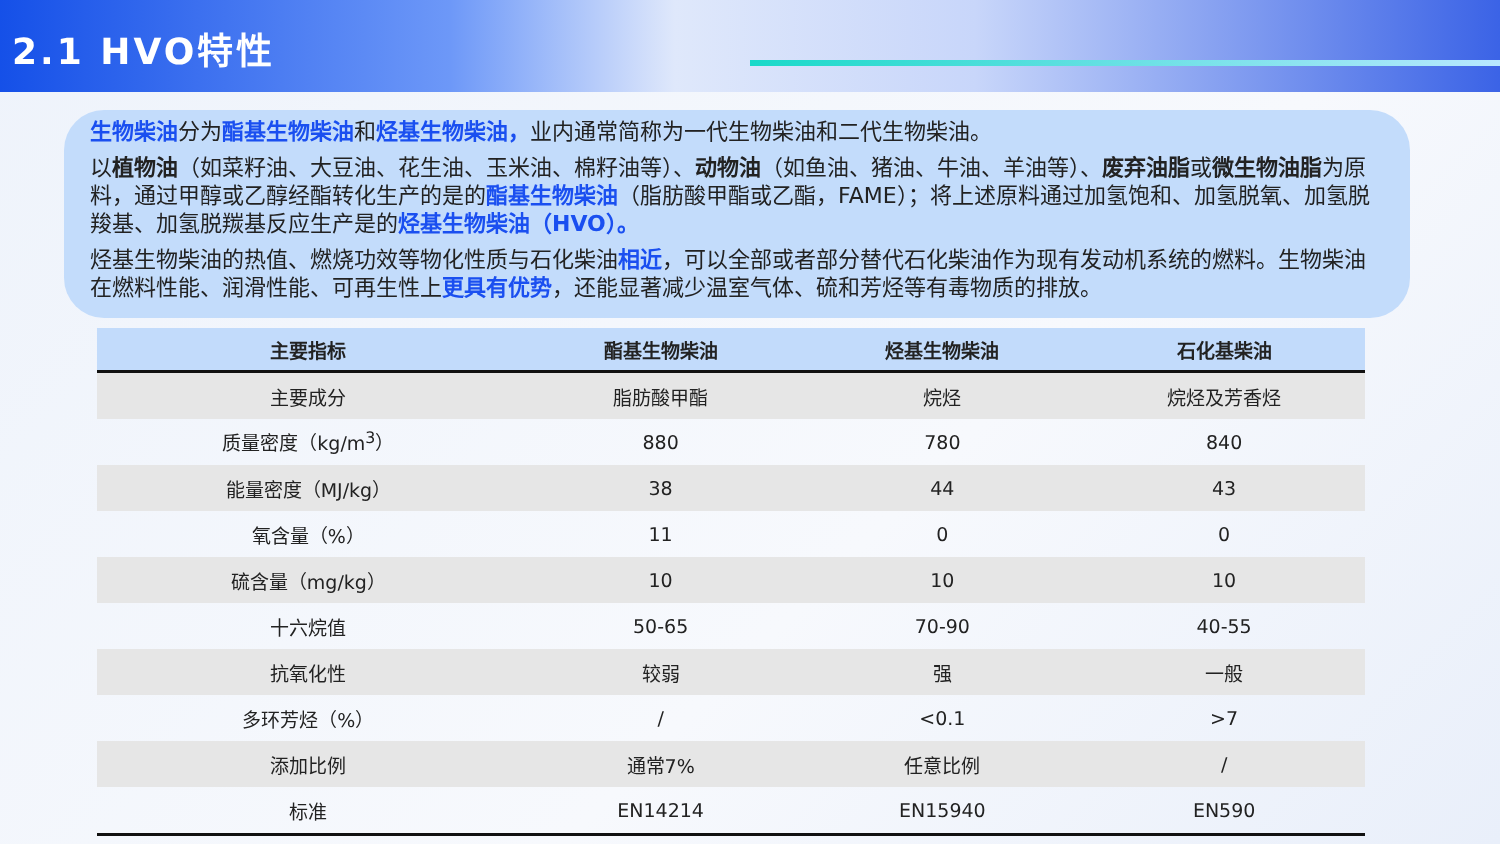2.1 HVO特性
生物柴油分为酯基生物柴油和烃基生物柴油，业内通常简称为一代生物柴油和二代生物柴油。
以植物油（如菜籽油、大豆油、花生油、玉米油、棉籽油等）、动物油（如鱼油、猪油、牛油、羊油等）、废弃油脂或微生物油脂为原料，通过甲醇或乙醇经酯转化生产的是的酯基生物柴油（脂肪酸甲酯或乙酯，FAME）；将上述原料通过加氢饱和、加氢脱氧、加氢脱羧基、加氢脱羰基反应生产是的烃基生物柴油（HVO）。
烃基生物柴油的热值、燃烧功效等物化性质与石化柴油相近，可以全部或者部分替代石化柴油作为现有发动机系统的燃料。生物柴油在燃料性能、润滑性能、可再生性上更具有优势，还能显著减少温室气体、硫和芳烃等有毒物质的排放。
| 主要指标 | 酯基生物柴油 | 烃基生物柴油 | 石化基柴油 |
| --- | --- | --- | --- |
| 主要成分 | 脂肪酸甲酯 | 烷烃 | 烷烃及芳香烃 |
| 质量密度（kg/m<sup>3</sup>） | 880 | 780 | 840 |
| 能量密度（MJ/kg） | 38 | 44 | 43 |
| 氧含量（%） | 11 | 0 | 0 |
| 硫含量（mg/kg） | 10 | 10 | 10 |
| 十六烷值 | 50-65 | 70-90 | 40-55 |
| 抗氧化性 | 较弱 | 强 | 一般 |
| 多环芳烃（%） | / | <0.1 | >7 |
| 添加比例 | 通常7% | 任意比例 | / |
| 标准 | EN14214 | EN15940 | EN590 |